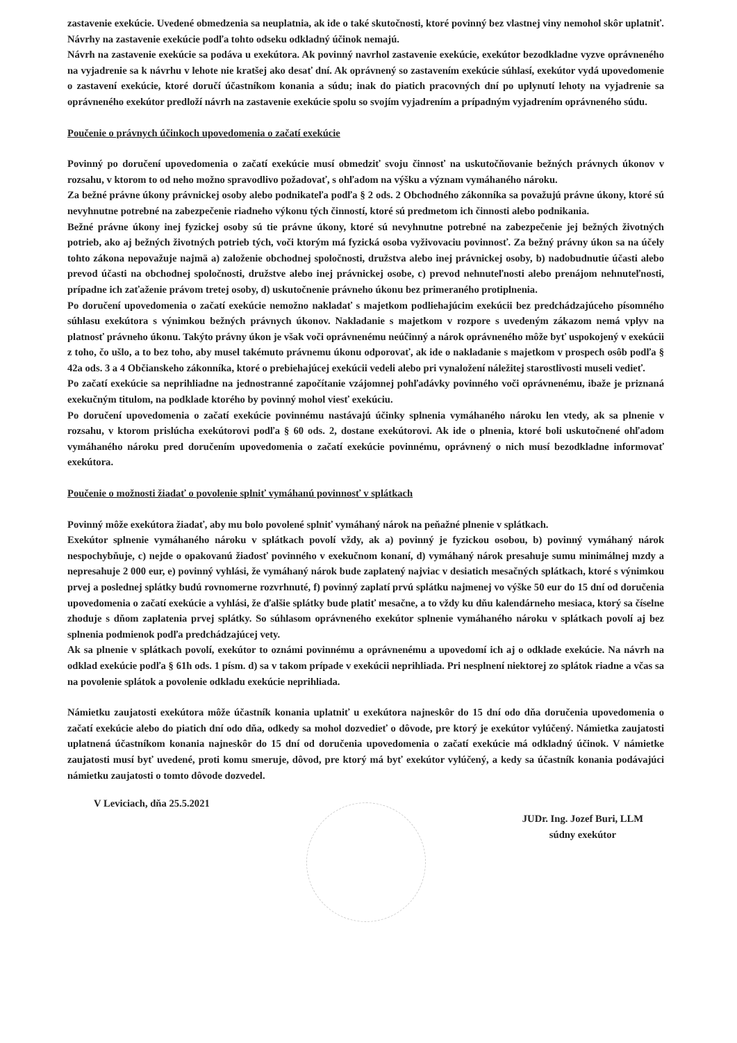zastavenie exekúcie. Uvedené obmedzenia sa neuplatnia, ak ide o také skutočnosti, ktoré povinný bez vlastnej viny nemohol skôr uplatniť. Návrhy na zastavenie exekúcie podľa tohto odseku odkladný účinok nemajú.
Návrh na zastavenie exekúcie sa podáva u exekútora. Ak povinný navrhol zastavenie exekúcie, exekútor bezodkladne vyzve oprávneného na vyjadrenie sa k návrhu v lehote nie kratšej ako desať dní. Ak oprávnený so zastavením exekúcie súhlasí, exekútor vydá upovedomenie o zastavení exekúcie, ktoré doručí účastníkom konania a súdu; inak do piatich pracovných dní po uplynutí lehoty na vyjadrenie sa oprávneného exekútor predloží návrh na zastavenie exekúcie spolu so svojím vyjadrením a prípadným vyjadrením oprávneného súdu.
Poučenie o právnych účinkoch upovedomenia o začatí exekúcie
Povinný po doručení upovedomenia o začatí exekúcie musí obmedziť svoju činnosť na uskutočňovanie bežných právnych úkonov v rozsahu, v ktorom to od neho možno spravodlivo požadovať, s ohľadom na výšku a význam vymáhaného nároku.
Za bežné právne úkony právnickej osoby alebo podnikateľa podľa § 2 ods. 2 Obchodného zákonníka sa považujú právne úkony, ktoré sú nevyhnutne potrebné na zabezpečenie riadneho výkonu tých činností, ktoré sú predmetom ich činnosti alebo podnikania.
Bežné právne úkony inej fyzickej osoby sú tie právne úkony, ktoré sú nevyhnutne potrebné na zabezpečenie jej bežných životných potrieb, ako aj bežných životných potrieb tých, voči ktorým má fyzická osoba vyživovaciu povinnosť. Za bežný právny úkon sa na účely tohto zákona nepovažuje najmä a) založenie obchodnej spoločnosti, družstva alebo inej právnickej osoby, b) nadobudnutie účasti alebo prevod účasti na obchodnej spoločnosti, družstve alebo inej právnickej osobe, c) prevod nehnuteľnosti alebo prenájom nehnuteľnosti, prípadne ich zaťaženie právom tretej osoby, d) uskutočnenie právneho úkonu bez primeraného protiplnenia.
Po doručení upovedomenia o začatí exekúcie nemožno nakladať s majetkom podliehajúcim exekúcii bez predchádzajúceho písomného súhlasu exekútora s výnimkou bežných právnych úkonov. Nakladanie s majetkom v rozpore s uvedeným zákazom nemá vplyv na platnosť právneho úkonu. Takýto právny úkon je však voči oprávnenému neúčinný a nárok oprávneného môže byť uspokojený v exekúcii z toho, čo ušlo, a to bez toho, aby musel takémuto právnemu úkonu odporovať, ak ide o nakladanie s majetkom v prospech osôb podľa § 42a ods. 3 a 4 Občianskeho zákonníka, ktoré o prebiehajúcej exekúcii vedeli alebo pri vynaložení náležitej starostlivosti museli vedieť.
Po začatí exekúcie sa neprihliadne na jednostranné započítanie vzájomnej pohľadávky povinného voči oprávnenému, ibaže je priznaná exekučným titulom, na podklade ktorého by povinný mohol viesť exekúciu.
Po doručení upovedomenia o začatí exekúcie povinnému nastávajú účinky splnenia vymáhaného nároku len vtedy, ak sa plnenie v rozsahu, v ktorom prislúcha exekútorovi podľa § 60 ods. 2, dostane exekútorovi. Ak ide o plnenia, ktoré boli uskutočnené ohľadom vymáhaného nároku pred doručením upovedomenia o začatí exekúcie povinnému, oprávnený o nich musí bezodkladne informovať exekútora.
Poučenie o možnosti žiadať o povolenie splniť vymáhanú povinnosť v splátkach
Povinný môže exekútora žiadať, aby mu bolo povolené splniť vymáhaný nárok na peňažné plnenie v splátkach.
Exekútor splnenie vymáhaného nároku v splátkach povolí vždy, ak a) povinný je fyzickou osobou, b) povinný vymáhaný nárok nespochybňuje, c) nejde o opakovanú žiadosť povinného v exekučnom konaní, d) vymáhaný nárok presahuje sumu minimálnej mzdy a nepresahuje 2 000 eur, e) povinný vyhlási, že vymáhaný nárok bude zaplatený najviac v desiatich mesačných splátkach, ktoré s výnimkou prvej a poslednej splátky budú rovnomerne rozvrhnuté, f) povinný zaplatí prvú splátku najmenej vo výške 50 eur do 15 dní od doručenia upovedomenia o začatí exekúcie a vyhlási, že ďalšie splátky bude platiť mesačne, a to vždy ku dňu kalendárneho mesiaca, ktorý sa číselne zhoduje s dňom zaplatenia prvej splátky. So súhlasom oprávneného exekútor splnenie vymáhaného nároku v splátkach povolí aj bez splnenia podmienok podľa predchádzajúcej vety.
Ak sa plnenie v splátkach povolí, exekútor to oznámi povinnému a oprávnenému a upovedomí ich aj o odklade exekúcie. Na návrh na odklad exekúcie podľa § 61h ods. 1 písm. d) sa v takom prípade v exekúcii neprihliada. Pri nesplnení niektorej zo splátok riadne a včas sa na povolenie splátok a povolenie odkladu exekúcie neprihliada.
Námietku zaujatosti exekútora môže účastník konania uplatniť u exekútora najneskôr do 15 dní odo dňa doručenia upovedomenia o začatí exekúcie alebo do piatich dní odo dňa, odkedy sa mohol dozvedieť o dôvode, pre ktorý je exekútor vylúčený. Námietka zaujatosti uplatnená účastníkom konania najneskôr do 15 dní od doručenia upovedomenia o začatí exekúcie má odkladný účinok. V námietke zaujatosti musí byť uvedené, proti komu smeruje, dôvod, pre ktorý má byť exekútor vylúčený, a kedy sa účastník konania podávajúci námietku zaujatosti o tomto dôvode dozvedel.
V Leviciach, dňa 25.5.2021
JUDr. Ing. Jozef Buri, LLM
súdny exekútor